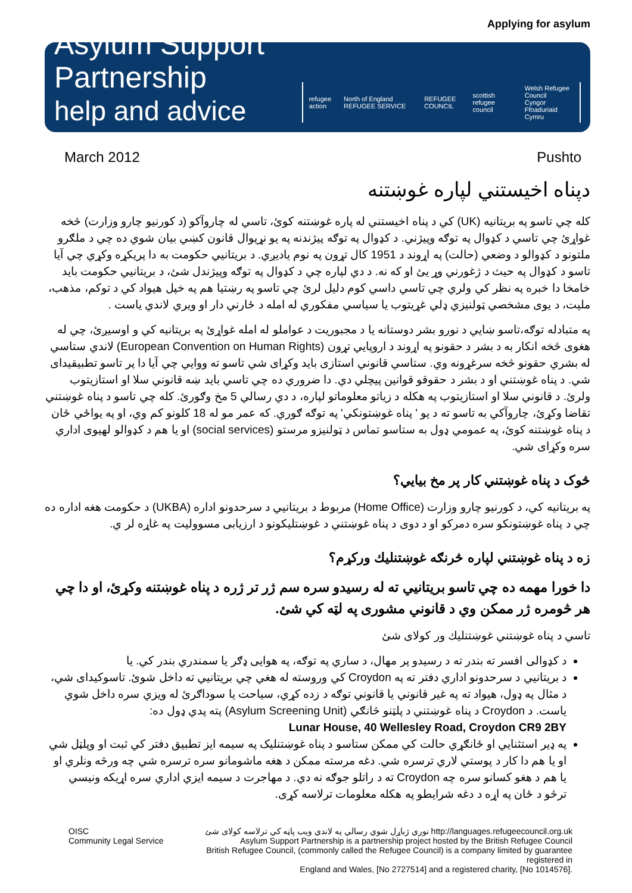Applying for asylum
Asylum Support Partnership
help and advice
refugee action North of England REFUGEE SERVICE REFUGEE COUNCIL scottish refugee council Welsh Refugee Council
Cyngor Ffoaduriaid Cymru
March 2012 Pushto
دپناه اخيستني لپاره غوښتنه
کله چي تاسو په بريتانيه (UK) کي د پناه اخيستني له پاره غوښتنه کوئ، تاسي له چاروآکو (د کورنيو چارو وزارت) څخه غواړئ چي تاسي د کډوال په توګه وپيژني. د کډوال په توګه پيژندنه په يو نړيوال قانون کښي بيان شوي ده چي د ملګرو ملتونو د کډوالو د وضعي (حالت) په اړوند د 1951 کال تړون په نوم ياديږي. د بريتانيي حکومت به دا پريکړه وکړي چي آيا تاسو د کډوال په حيث د ژغورني وړ يئ او که نه. د دي لپاره چي د کډوال په توګه وپيژندل شئ، د بريتانيي حکومت بايد خامخا دا خبره په نظر کي ولري چي تاسي داسي کوم دليل لرئ چي تاسو په رښتيا هم په خپل هيواد کي د توکم، مذهب، مليت، د يوی مشخصي ټولنيزي ډلي غړيتوب يا سياسي مفکوري له امله د ځارني دار او ويري لاندي ياست .
په متبادله توګه،تاسو ښايي د نورو بشر دوستانه يا د مجبوريت د عواملو له امله غواړئ په بريتانيه کي و اوسيږئ، چي له هغوی څخه انکار به د بشر د حقونو په اړوند د اروپايي تړون (European Convention on Human Rights) لاندي ستاسي له بشري حقونو څخه سرغړونه وي. ستاسي قانوني استازی بايد وکړای شي تاسو ته ووايي چي آيا دا پر تاسو تطبيقيدای شي. د پناه غوښتني او د بشر د حقوقو قوانين پيچلي دي. دا ضروري ده چي تاسي بايد ښه قانوني سلا او استازيتوب ولرئ. د قانوني سلا او استازيتوب په هکله د زياتو معلوماتو لپاره، د دي رسالي 5 مخ وګورئ. کله چي تاسو د پناه غوښتني تقاضا وکړئ، چاروآکي به تاسو ته د يو ' پناه غوښتونکي' په توګه ګوري. که عمر مو له 18 کلونو کم وي، او په يواځي ځان د پناه غوښتنه کوئ، په عمومي ډول به ستاسو تماس د ټولنيزو مرستو (social services) او يا هم د کډوالو لهيوی اداري سره وکړای شي.
څوک د پناه غوښتني کار پر مخ بيايي؟
په بريتانيه کي، د کورنيو چارو وزارت (Home Office) مربوط د بريتانيي د سرحدونو اداره (UKBA) د حکومت هغه اداره ده چي د پناه غوښتونکو سره دمرکو او د دوی د پناه غوښتني د غوښتليکونو د ارزيابی مسووليت په غاړه لر ي.
زه د پناه غوښتني لپاره څرنګه غوښتنليك ورکړم؟
دا خورا مهمه ده چي تاسو بريتانيي ته له رسيدو سره سم ژر تر ژره د پناه غوښتنه وکړئ، او دا چي هر څومره ژر ممکن وي د قانوني مشوری په لټه کي شئ.
تاسي د پناه غوښتني غوښتنليك ور کولای شئ
د کډوالی افسر ته بندر ته د رسيدو پر مهال، د ساري په توګه، په هوايی ډګر يا سمندري بندر کي. يا
د بريتانيي د سرحدونو اداري دفتر ته په Croydon کي وروسته له هغي چي بريتانيي ته داخل شوئ. تاسوکيدای شي، د مثال په ډول، هيواد ته په غير قانوني يا قانوني توګه د زده کړي، سياحت يا سوداګرئ له ويزي سره داخل شوي ياست. د Croydon د پناه غوښتني د پلټنو څانګي (Asylum Screening Unit) پته پدي ډول ده:
Lunar House, 40 Wellesley Road, Croydon CR9 2BY
په ډير استثنايي او ځانګړي حالت کي ممکن ستاسو د پناه غوښتنليک په سيمه ايز تطبيق دفتر کي ثبت او وپلټل شي او يا هم دا کار د پوستي لاري ترسره شي. دغه مرسته ممکن د هغه ماشومانو سره ترسره شي چه ورڅه ونلري او يا هم د هغو کسانو سره چه Croydon ته د راتلو جوګه نه دي. د مهاجرت د سيمه ايزي اداري سره اړيکه ونيسي ترڅو د ځان په اړه د دغه شرايطو په هکله معلومات ترلاسه کړی.
OISC
Community Legal Service
نوري ژباړل شوي رسالي په لاندي ويب پاڼه کي ترلاسه کولای شئ http://languages.refugeecouncil.org.uk
Asylum Support Partnership is a partnership project hosted by the British Refugee Council
British Refugee Council, (commonly called the Refugee Council) is a company limited by guarantee registered in
England and Wales, [No 2727514] and a registered charity, [No 1014576].